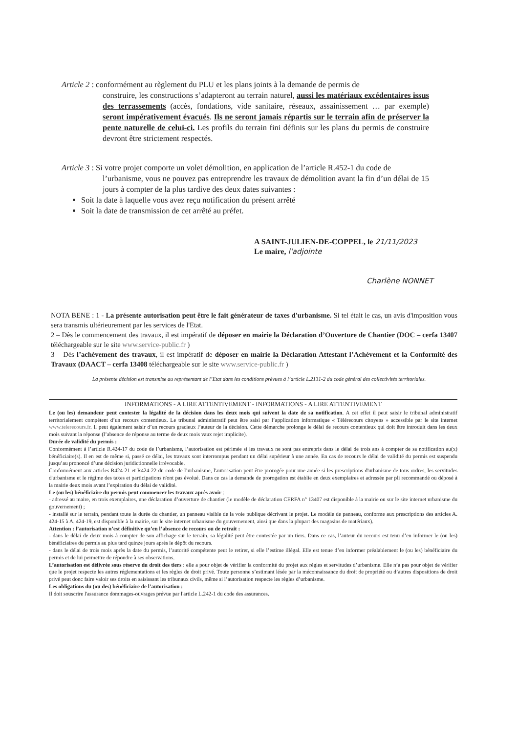Article 2 : conformément au règlement du PLU et les plans joints à la demande de permis de
construire, les constructions s’adapteront au terrain naturel, aussi les matériaux excédentaires issus des terrassements (accès, fondations, vide sanitaire, réseaux, assainissement … par exemple) seront impérativement évacués. Ils ne seront jamais répartis sur le terrain afin de préserver la pente naturelle de celui-ci. Les profils du terrain fini définis sur les plans du permis de construire devront être strictement respectés.
Article 3 : Si votre projet comporte un volet démolition, en application de l’article R.452-1 du code de
l’urbanisme, vous ne pouvez pas entreprendre les travaux de démolition avant la fin d’un délai de 15 jours à compter de la plus tardive des deux dates suivantes :
Soit la date à laquelle vous avez reçu notification du présent arrêté
Soit la date de transmission de cet arrêté au préfet.
A SAINT-JULIEN-DE-COPPEL, le 21/11/2023
Le maire, l'adjointe
Charlène NONNET
NOTA BENE : 1 - La présente autorisation peut être le fait générateur de taxes d'urbanisme. Si tel était le cas, un avis d'imposition vous sera transmis ultérieurement par les services de l'Etat.
2 – Dès le commencement des travaux, il est impératif de déposer en mairie la Déclaration d’Ouverture de Chantier (DOC – cerfa 13407 téléchargeable sur le site www.service-public.fr )
3 – Dès l’achèvement des travaux, il est impératif de déposer en mairie la Déclaration Attestant l’Achèvement et la Conformité des Travaux (DAACT – cerfa 13408 téléchargeable sur le site www.service-public.fr )
La présente décision est transmise au représentant de l’Etat dans les conditions prévues à l’article L.2131-2 du code général des collectivités territoriales.
INFORMATIONS - A LIRE ATTENTIVEMENT - INFORMATIONS - A LIRE ATTENTIVEMENT
Le (ou les) demandeur peut contester la légalité de la décision dans les deux mois qui suivent la date de sa notification. A cet effet il peut saisir le tribunal administratif territorialement compétent d’un recours contentieux. Le tribunal administratif peut être saisi par l’application informatique « Télérecours citoyens » accessible par le site internet www.telerecours.fr. Il peut également saisir d’un recours gracieux l’auteur de la décision. Cette démarche prolonge le délai de recours contentieux qui doit être introduit dans les deux mois suivant la réponse (l’absence de réponse au terme de deux mois vaux rejet implicite).
Durée de validité du permis :
Conformément à l’article R.424-17 du code de l’urbanisme, l’autorisation est périmée si les travaux ne sont pas entrepris dans le délai de trois ans à compter de sa notification au(x) bénéficiaire(s). Il en est de même si, passé ce délai, les travaux sont interrompus pendant un délai supérieur à une année. En cas de recours le délai de validité du permis est suspendu jusqu’au prononcé d’une décision juridictionnelle irrévocable.
Conformément aux articles R424-21 et R424-22 du code de l’urbanisme, l'autorisation peut être prorogée pour une année si les prescriptions d'urbanisme de tous ordres, les servitudes d'urbanisme et le régime des taxes et participations n'ont pas évolué. Dans ce cas la demande de prorogation est établie en deux exemplaires et adressée par pli recommandé ou déposé à la mairie deux mois avant l’expiration du délai de validité.
Le (ou les) bénéficiaire du permis peut commencer les travaux après avoir :
- adressé au maire, en trois exemplaires, une déclaration d’ouverture de chantier (le modèle de déclaration CERFA n° 13407 est disponible à la mairie ou sur le site internet urbanisme du gouvernement) ;
- installé sur le terrain, pendant toute la durée du chantier, un panneau visible de la voie publique décrivant le projet. Le modèle de panneau, conforme aux prescriptions des articles A. 424-15 à A. 424-19, est disponible à la mairie, sur le site internet urbanisme du gouvernement, ainsi que dans la plupart des magasins de matériaux).
Attention : l’autorisation n’est définitive qu’en l’absence de recours ou de retrait :
- dans le délai de deux mois à compter de son affichage sur le terrain, sa légalité peut être contestée par un tiers. Dans ce cas, l’auteur du recours est tenu d’en informer le (ou les) bénéficiaires du permis au plus tard quinze jours après le dépôt du recours.
- dans le délai de trois mois après la date du permis, l’autorité compétente peut le retirer, si elle l’estime illégal. Elle est tenue d’en informer préalablement le (ou les) bénéficiaire du permis et de lui permettre de répondre à ses observations.
L’autorisation est délivrée sous réserve du droit des tiers : elle a pour objet de vérifier la conformité du projet aux règles et servitudes d’urbanisme. Elle n’a pas pour objet de vérifier que le projet respecte les autres réglementations et les règles de droit privé. Toute personne s’estimant lésée par la méconnaissance du droit de propriété ou d’autres dispositions de droit privé peut donc faire valoir ses droits en saisissant les tribunaux civils, même si l’autorisation respecte les règles d’urbanisme.
Les obligations du (ou des) bénéficiaire de l’autorisation :
Il doit souscrire l'assurance dommages-ouvrages prévue par l'article L.242-1 du code des assurances.